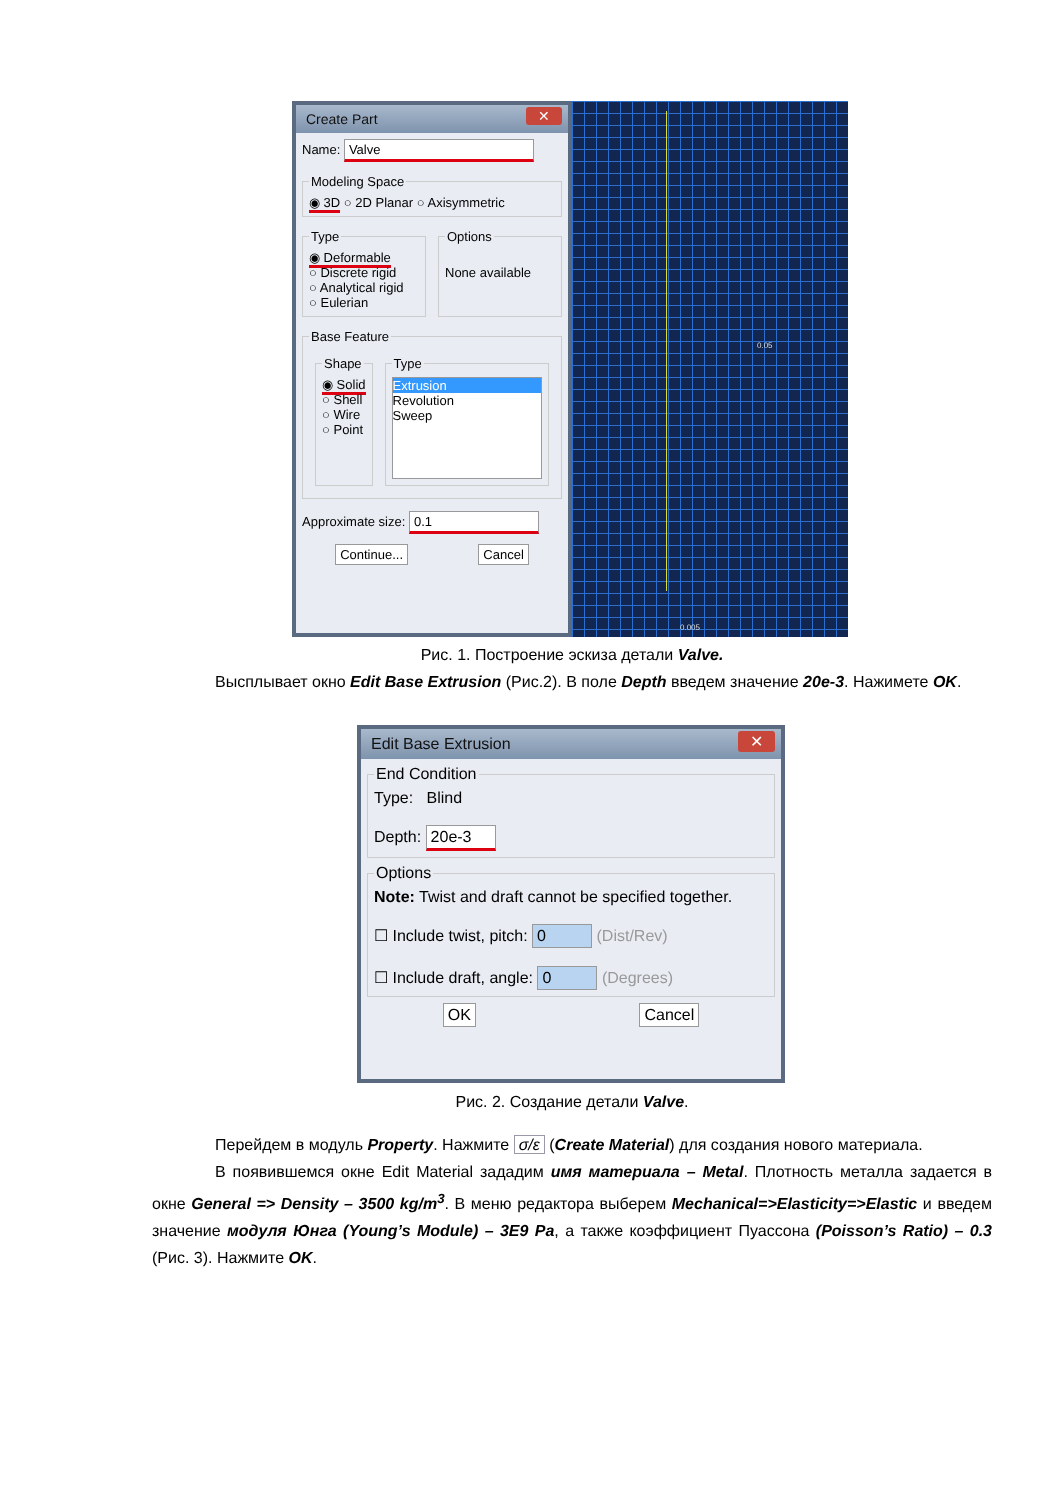Create Part ✕
Name: Valve
Modeling Space◉ 3D ○ 2D Planar ○ Axisymmetric
Type◉ Deformable
○ Discrete rigid
○ Analytical rigid
○ Eulerian Options
None available
Base Feature
Shape◉ Solid
○ Shell
○ Wire
○ Point Type
Extrusion
Revolution
Sweep
Approximate size: 0.1
Continue... Cancel
0.05
0.005
Рис. 1. Построение эскиза детали Valve.
Высплывает окно Edit Base Extrusion (Рис.2). В поле Depth введем значение 20e-3. Нажимете OK.
Edit Base Extrusion ✕
End ConditionType: Blind
Depth: 20e-3 OptionsNote: Twist and draft cannot be specified together.
☐ Include twist, pitch: 0 (Dist/Rev)
☐ Include draft, angle: 0 (Degrees)
OK Cancel
Рис. 2. Создание детали Valve.
Перейдем в модуль Property. Нажмите σ/ε (Create Material) для создания нового материала.
В появившемся окне Edit Material зададим имя материала – Metal. Плотность металла задается в окне General => Density – 3500 kg/m<sup>3</sup>. В меню редактора выберем Mechanical=>Elasticity=>Elastic и введем значение модуля Юнга (Young’s Module) – 3E9 Pa, а также коэффициент Пуассона (Poisson’s Ratio) – 0.3 (Рис. 3). Нажмите OK.